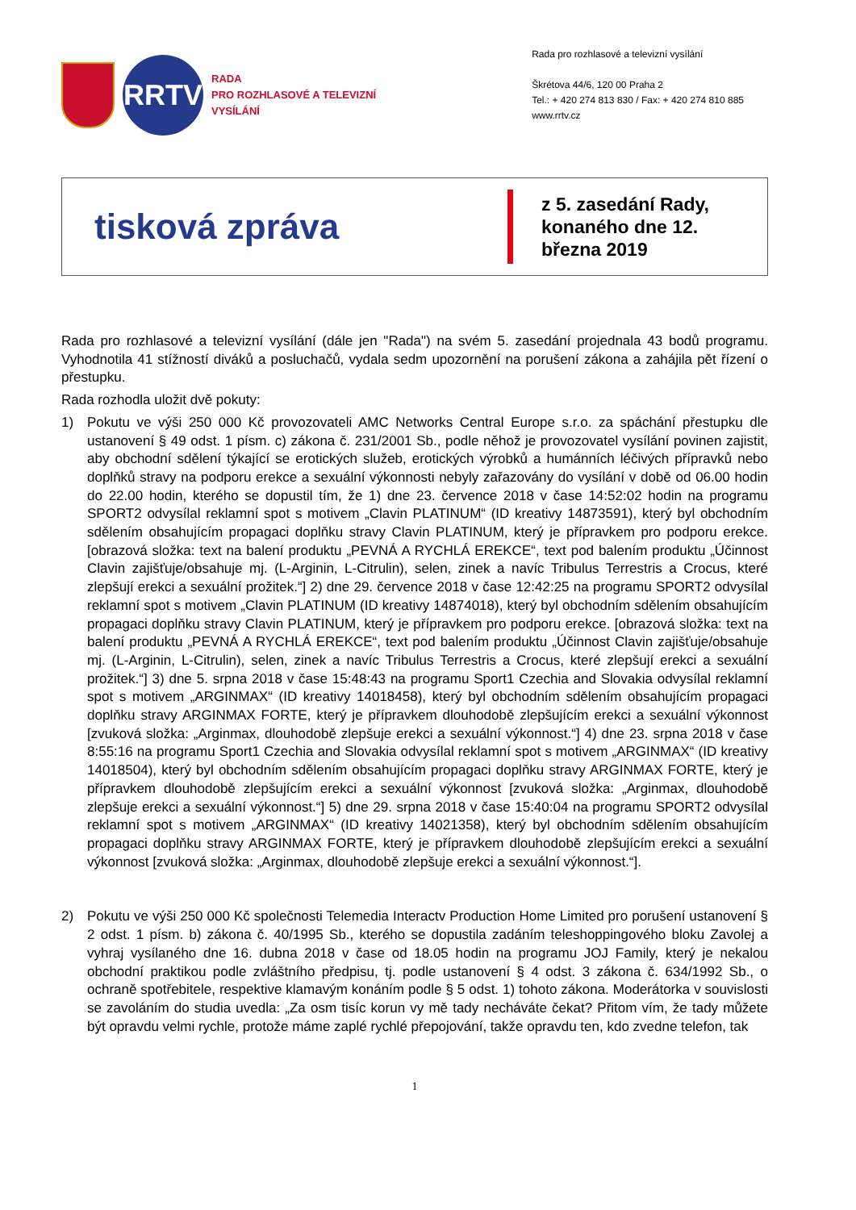RRTV
RADA
PRO ROZHLASOVÉ A TELEVIZNÍ
VYSÍLÁNÍ
Rada pro rozhlasové a televizní vysílání
Škrétova 44/6, 120 00 Praha 2
Tel.: + 420 274 813 830 / Fax: + 420 274 810 885
www.rrtv.cz
tisková zpráva
z 5. zasedání Rady, konaného dne 12. března 2019
Rada pro rozhlasové a televizní vysílání (dále jen "Rada") na svém 5. zasedání projednala 43 bodů programu. Vyhodnotila 41 stížností diváků a posluchačů, vydala sedm upozornění na porušení zákona a zahájila pět řízení o přestupku.
Rada rozhodla uložit dvě pokuty:
1) Pokutu ve výši 250 000 Kč provozovateli AMC Networks Central Europe s.r.o. za spáchání přestupku dle ustanovení § 49 odst. 1 písm. c) zákona č. 231/2001 Sb., podle něhož je provozovatel vysílání povinen zajistit, aby obchodní sdělení týkající se erotických služeb, erotických výrobků a humánních léčivých přípravků nebo doplňků stravy na podporu erekce a sexuální výkonnosti nebyly zařazovány do vysílání v době od 06.00 hodin do 22.00 hodin, kterého se dopustil tím, že 1) dne 23. července 2018 v čase 14:52:02 hodin na programu SPORT2 odvysílal reklamní spot s motivem „Clavin PLATINUM“ (ID kreativy 14873591), který byl obchodním sdělením obsahujícím propagaci doplňku stravy Clavin PLATINUM, který je přípravkem pro podporu erekce. [obrazová složka: text na balení produktu „PEVNÁ A RYCHLÁ EREKCE“, text pod balením produktu „Účinnost Clavin zajišťuje/obsahuje mj. (L-Arginin, L-Citrulin), selen, zinek a navíc Tribulus Terrestris a Crocus, které zlepšují erekci a sexuální prožitek.“] 2) dne 29. července 2018 v čase 12:42:25 na programu SPORT2 odvysílal reklamní spot s motivem „Clavin PLATINUM (ID kreativy 14874018), který byl obchodním sdělením obsahujícím propagaci doplňku stravy Clavin PLATINUM, který je přípravkem pro podporu erekce. [obrazová složka: text na balení produktu „PEVNÁ A RYCHLÁ EREKCE“, text pod balením produktu „Účinnost Clavin zajišťuje/obsahuje mj. (L-Arginin, L-Citrulin), selen, zinek a navíc Tribulus Terrestris a Crocus, které zlepšují erekci a sexuální prožitek.“] 3) dne 5. srpna 2018 v čase 15:48:43 na programu Sport1 Czechia and Slovakia odvysílal reklamní spot s motivem „ARGINMAX“ (ID kreativy 14018458), který byl obchodním sdělením obsahujícím propagaci doplňku stravy ARGINMAX FORTE, který je přípravkem dlouhodobě zlepšujícím erekci a sexuální výkonnost [zvuková složka: „Arginmax, dlouhodobě zlepšuje erekci a sexuální výkonnost.“] 4) dne 23. srpna 2018 v čase 8:55:16 na programu Sport1 Czechia and Slovakia odvysílal reklamní spot s motivem „ARGINMAX“ (ID kreativy 14018504), který byl obchodním sdělením obsahujícím propagaci doplňku stravy ARGINMAX FORTE, který je přípravkem dlouhodobě zlepšujícím erekci a sexuální výkonnost [zvuková složka: „Arginmax, dlouhodobě zlepšuje erekci a sexuální výkonnost.“] 5) dne 29. srpna 2018 v čase 15:40:04 na programu SPORT2 odvysílal reklamní spot s motivem „ARGINMAX“ (ID kreativy 14021358), který byl obchodním sdělením obsahujícím propagaci doplňku stravy ARGINMAX FORTE, který je přípravkem dlouhodobě zlepšujícím erekci a sexuální výkonnost [zvuková složka: „Arginmax, dlouhodobě zlepšuje erekci a sexuální výkonnost.“].
2) Pokutu ve výši 250 000 Kč společnosti Telemedia Interactv Production Home Limited pro porušení ustanovení § 2 odst. 1 písm. b) zákona č. 40/1995 Sb., kterého se dopustila zadáním teleshoppingového bloku Zavolej a vyhraj vysílaného dne 16. dubna 2018 v čase od 18.05 hodin na programu JOJ Family, který je nekalou obchodní praktikou podle zvláštního předpisu, tj. podle ustanovení § 4 odst. 3 zákona č. 634/1992 Sb., o ochraně spotřebitele, respektive klamavým konáním podle § 5 odst. 1) tohoto zákona. Moderátorka v souvislosti se zavoláním do studia uvedla: „Za osm tisíc korun vy mě tady necháváte čekat? Přitom vím, že tady můžete být opravdu velmi rychle, protože máme zaplé rychlé přepojování, takže opravdu ten, kdo zvedne telefon, tak
1